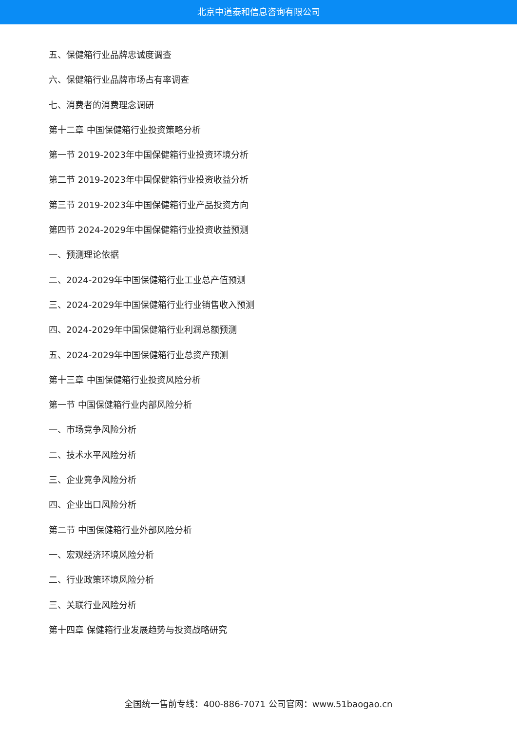北京中道泰和信息咨询有限公司
五、保健箱行业品牌忠诚度调查
六、保健箱行业品牌市场占有率调查
七、消费者的消费理念调研
第十二章 中国保健箱行业投资策略分析
第一节 2019-2023年中国保健箱行业投资环境分析
第二节 2019-2023年中国保健箱行业投资收益分析
第三节 2019-2023年中国保健箱行业产品投资方向
第四节 2024-2029年中国保健箱行业投资收益预测
一、预测理论依据
二、2024-2029年中国保健箱行业工业总产值预测
三、2024-2029年中国保健箱行业行业销售收入预测
四、2024-2029年中国保健箱行业利润总额预测
五、2024-2029年中国保健箱行业总资产预测
第十三章 中国保健箱行业投资风险分析
第一节 中国保健箱行业内部风险分析
一、市场竞争风险分析
二、技术水平风险分析
三、企业竞争风险分析
四、企业出口风险分析
第二节 中国保健箱行业外部风险分析
一、宏观经济环境风险分析
二、行业政策环境风险分析
三、关联行业风险分析
第十四章 保健箱行业发展趋势与投资战略研究
全国统一售前专线：400-886-7071 公司官网：www.51baogao.cn